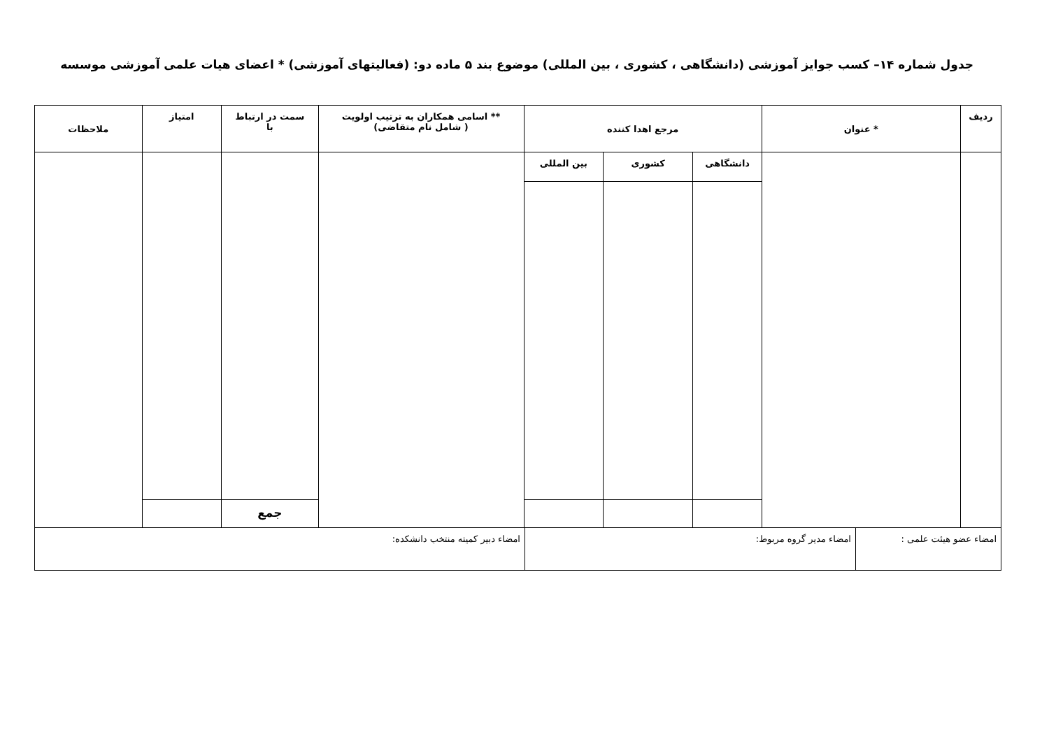جدول شماره ۱۴– کسب جوایز آموزشی (دانشگاهی ، کشوری ، بین المللی) موضوع بند ۵ ماده دو: (فعالیتهای آموزشی) * اعضای هیات علمی آموزشی موسسه
| ردیف | * عنوان | مرجع اهدا کننده | | | ** اسامی همکاران به ترتیب اولویت ( شامل نام متقاضی) | سمت در ارتباط با | امتیاز | ملاحظات |
| --- | --- | --- | --- | --- | --- | --- | --- | --- |
| | | دانشگاهی | کشوری | بین المللی | | | | |
| | | | | | | جمع | | |
| امضاء عضو هیئت علمی : | امضاء مدیر گروه مربوط: | امضاء دبیر کمیته منتخب دانشکده: |